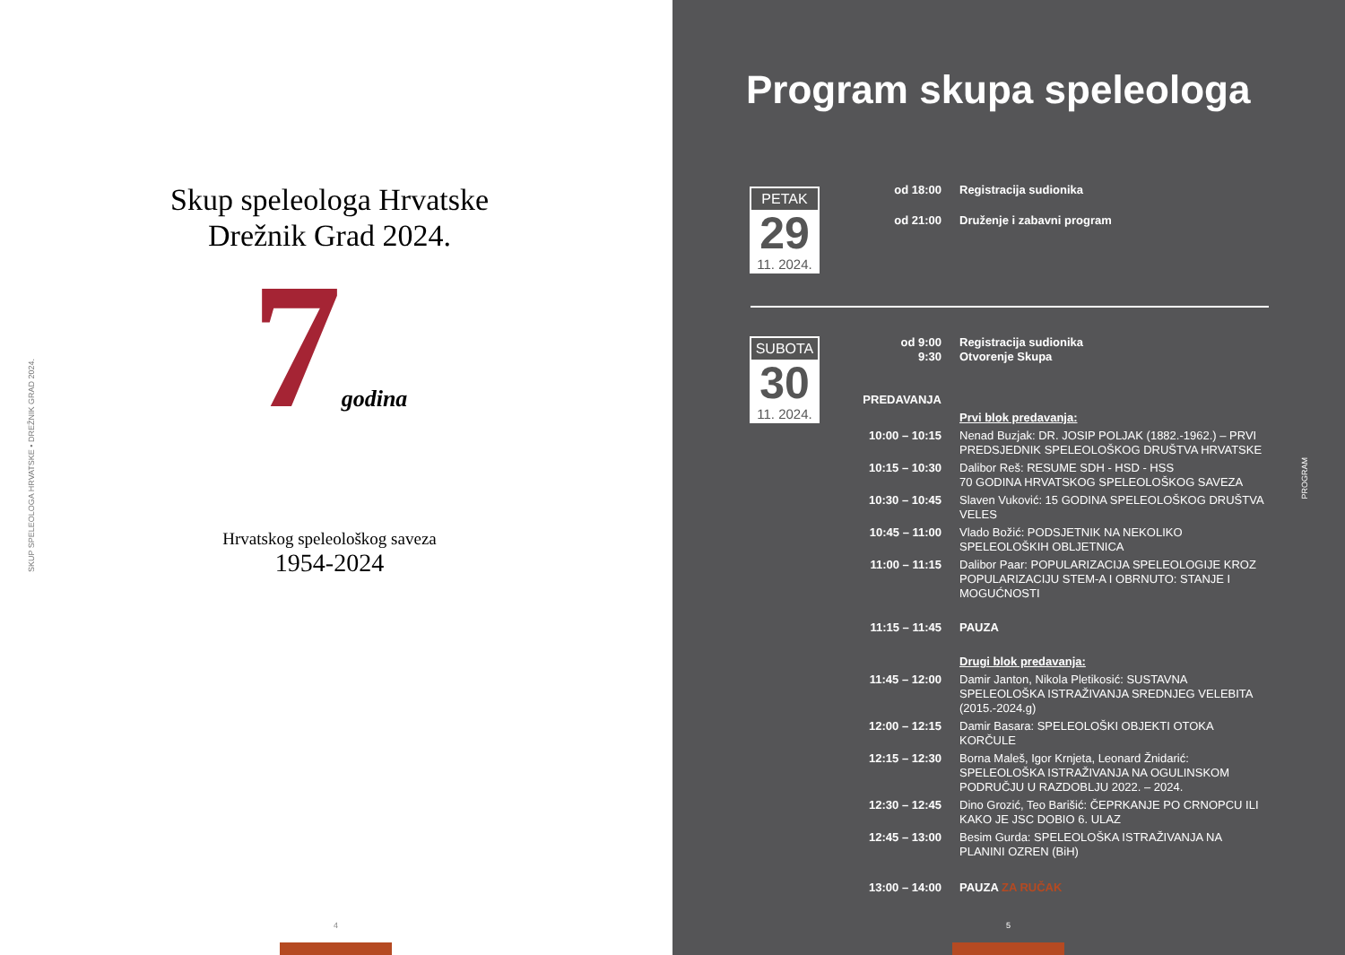SKUP SPELEOLOGA HRVATSKE • DREŽNIK GRAD 2024.
Skup speleologa Hrvatske
Drežnik Grad 2024.
7godina
Hrvatskog speleološkog saveza
1954-2024
4
Program skupa speleologa
PETAK
29
11. 2024.
| od 18:00 | Registracija sudionika |
| od 21:00 | Druženje i zabavni program |
SUBOTA
30
11. 2024.
| od 9:00 9:30 | Registracija sudionika Otvorenje Skupa |
| PREDAVANJA | |
| | Prvi blok predavanja: |
| 10:00 – 10:15 | Nenad Buzjak: DR. JOSIP POLJAK (1882.-1962.) – PRVI PREDSJEDNIK SPELEOLOŠKOG DRUŠTVA HRVATSKE |
| 10:15 – 10:30 | Dalibor Reš: RESUME SDH - HSD - HSS 70 GODINA HRVATSKOG SPELEOLOŠKOG SAVEZA |
| 10:30 – 10:45 | Slaven Vuković: 15 GODINA SPELEOLOŠKOG DRUŠTVA VELES |
| 10:45 – 11:00 | Vlado Božić: PODSJETNIK NA NEKOLIKO SPELEOLOŠKIH OBLJETNICA |
| 11:00 – 11:15 | Dalibor Paar: POPULARIZACIJA SPELEOLOGIJE KROZ POPULARIZACIJU STEM-A I OBRNUTO: STANJE I MOGUĆNOSTI |
| 11:15 – 11:45 | PAUZA |
| | Drugi blok predavanja: |
| 11:45 – 12:00 | Damir Janton, Nikola Pletikosić: SUSTAVNA SPELEOLOŠKA ISTRAŽIVANJA SREDNJEG VELEBITA (2015.-2024.g) |
| 12:00 – 12:15 | Damir Basara: SPELEOLOŠKI OBJEKTI OTOKA KORČULE |
| 12:15 – 12:30 | Borna Maleš, Igor Krnjeta, Leonard Žnidarić: SPELEOLOŠKA ISTRAŽIVANJA NA OGULINSKOM PODRUČJU U RAZDOBLJU 2022. – 2024. |
| 12:30 – 12:45 | Dino Grozić, Teo Barišić: ČEPRKANJE PO CRNOPCU ILI KAKO JE JSC DOBIO 6. ULAZ |
| 12:45 – 13:00 | Besim Gurda: SPELEOLOŠKA ISTRAŽIVANJA NA PLANINI OZREN (BiH) |
| 13:00 – 14:00 | PAUZA ZA RUČAK |
PROGRAM
5